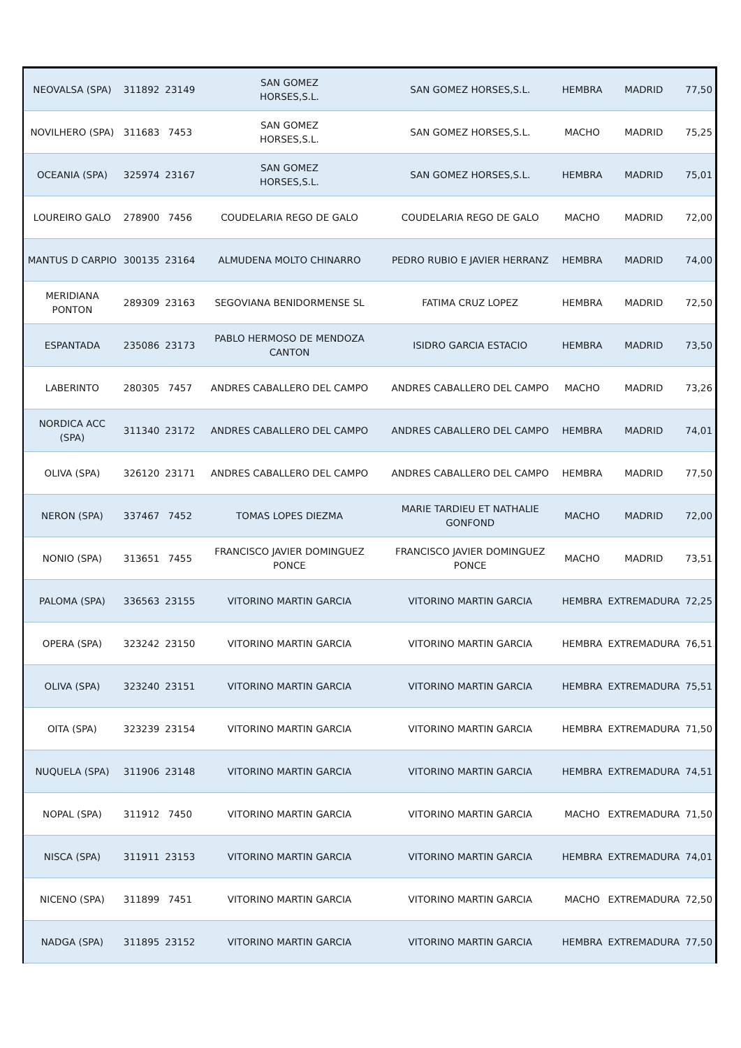| NEOVALSA (SPA) | 311892 | 23149 | SAN GOMEZ HORSES,S.L. | SAN GOMEZ HORSES,S.L. | HEMBRA | MADRID | 77,50 |
| NOVILHERO (SPA) | 311683 | 7453 | SAN GOMEZ HORSES,S.L. | SAN GOMEZ HORSES,S.L. | MACHO | MADRID | 75,25 |
| OCEANIA (SPA) | 325974 | 23167 | SAN GOMEZ HORSES,S.L. | SAN GOMEZ HORSES,S.L. | HEMBRA | MADRID | 75,01 |
| LOUREIRO GALO | 278900 | 7456 | COUDELARIA REGO DE GALO | COUDELARIA REGO DE GALO | MACHO | MADRID | 72,00 |
| MANTUS D CARPIO | 300135 | 23164 | ALMUDENA MOLTO CHINARRO | PEDRO RUBIO E JAVIER HERRANZ | HEMBRA | MADRID | 74,00 |
| MERIDIANA PONTON | 289309 | 23163 | SEGOVIANA BENIDORMENSE SL | FATIMA CRUZ LOPEZ | HEMBRA | MADRID | 72,50 |
| ESPANTADA | 235086 | 23173 | PABLO HERMOSO DE MENDOZA CANTON | ISIDRO GARCIA ESTACIO | HEMBRA | MADRID | 73,50 |
| LABERINTO | 280305 | 7457 | ANDRES CABALLERO DEL CAMPO | ANDRES CABALLERO DEL CAMPO | MACHO | MADRID | 73,26 |
| NORDICA ACC (SPA) | 311340 | 23172 | ANDRES CABALLERO DEL CAMPO | ANDRES CABALLERO DEL CAMPO | HEMBRA | MADRID | 74,01 |
| OLIVA (SPA) | 326120 | 23171 | ANDRES CABALLERO DEL CAMPO | ANDRES CABALLERO DEL CAMPO | HEMBRA | MADRID | 77,50 |
| NERON (SPA) | 337467 | 7452 | TOMAS LOPES DIEZMA | MARIE TARDIEU ET NATHALIE GONFOND | MACHO | MADRID | 72,00 |
| NONIO (SPA) | 313651 | 7455 | FRANCISCO JAVIER DOMINGUEZ PONCE | FRANCISCO JAVIER DOMINGUEZ PONCE | MACHO | MADRID | 73,51 |
| PALOMA (SPA) | 336563 | 23155 | VITORINO MARTIN GARCIA | VITORINO MARTIN GARCIA | HEMBRA | EXTREMADURA | 72,25 |
| OPERA (SPA) | 323242 | 23150 | VITORINO MARTIN GARCIA | VITORINO MARTIN GARCIA | HEMBRA | EXTREMADURA | 76,51 |
| OLIVA (SPA) | 323240 | 23151 | VITORINO MARTIN GARCIA | VITORINO MARTIN GARCIA | HEMBRA | EXTREMADURA | 75,51 |
| OITA (SPA) | 323239 | 23154 | VITORINO MARTIN GARCIA | VITORINO MARTIN GARCIA | HEMBRA | EXTREMADURA | 71,50 |
| NUQUELA (SPA) | 311906 | 23148 | VITORINO MARTIN GARCIA | VITORINO MARTIN GARCIA | HEMBRA | EXTREMADURA | 74,51 |
| NOPAL (SPA) | 311912 | 7450 | VITORINO MARTIN GARCIA | VITORINO MARTIN GARCIA | MACHO | EXTREMADURA | 71,50 |
| NISCA (SPA) | 311911 | 23153 | VITORINO MARTIN GARCIA | VITORINO MARTIN GARCIA | HEMBRA | EXTREMADURA | 74,01 |
| NICENO (SPA) | 311899 | 7451 | VITORINO MARTIN GARCIA | VITORINO MARTIN GARCIA | MACHO | EXTREMADURA | 72,50 |
| NADGA (SPA) | 311895 | 23152 | VITORINO MARTIN GARCIA | VITORINO MARTIN GARCIA | HEMBRA | EXTREMADURA | 77,50 |